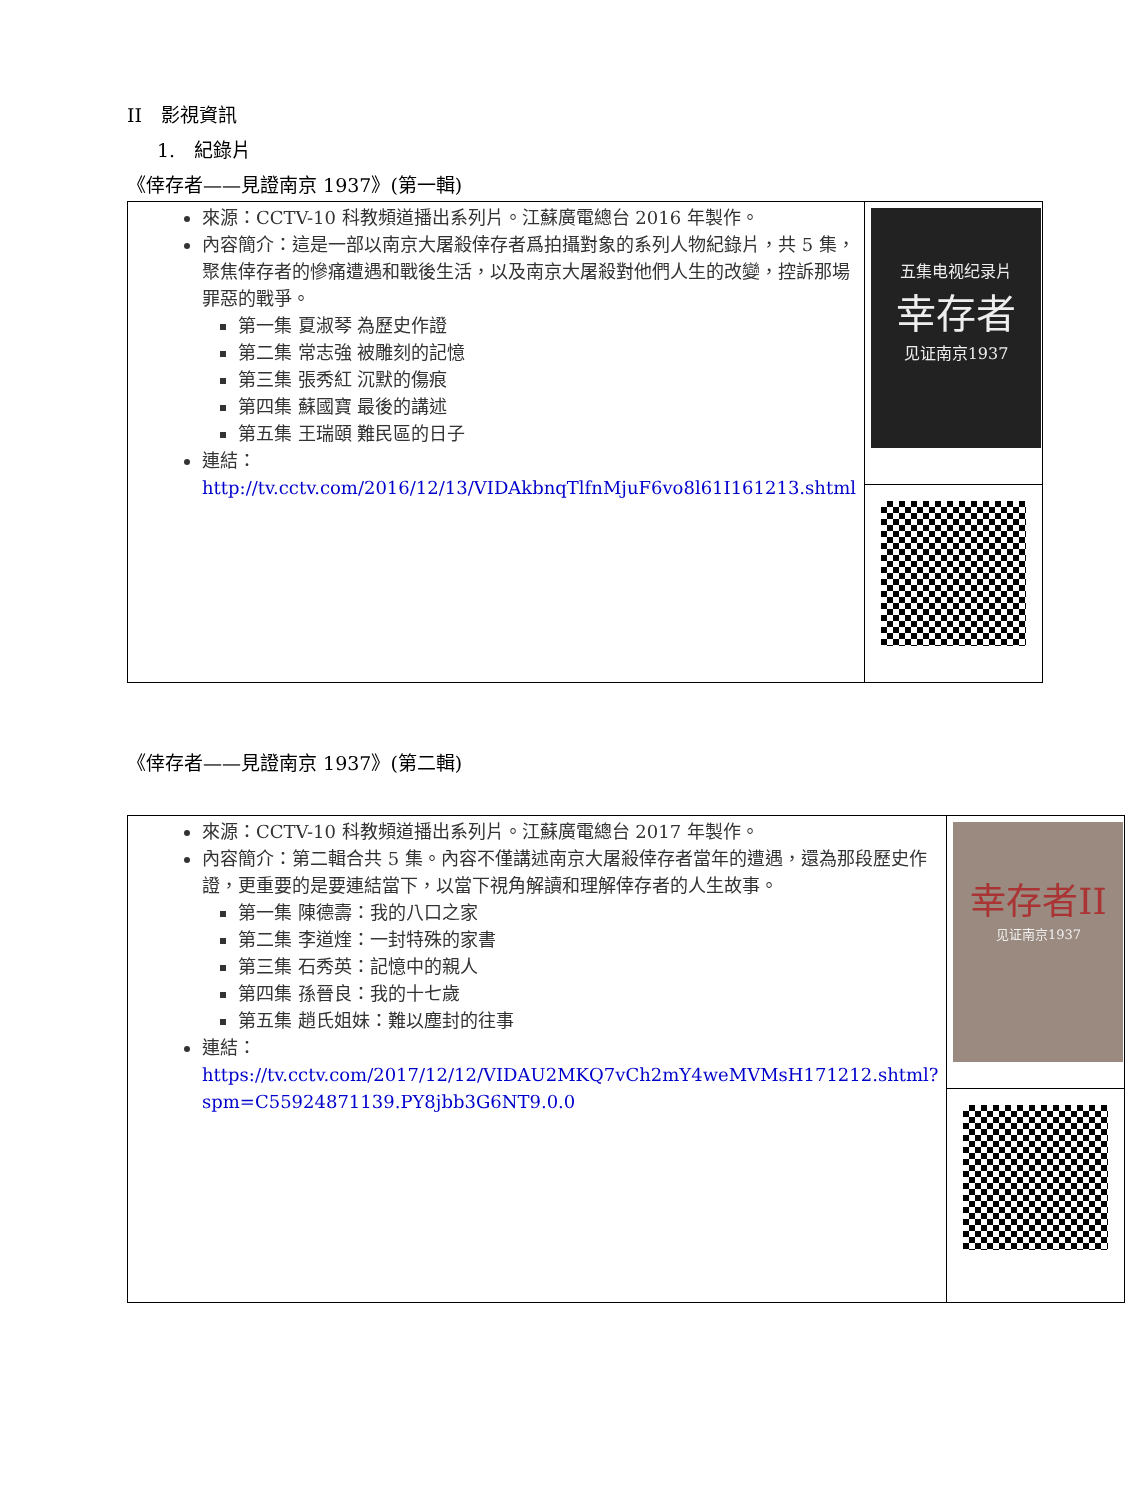II　影視資訊
1.　紀錄片
《倖存者——見證南京 1937》(第一輯)
| 來源：CCTV-10 科教頻道播出系列片。江蘇廣電總台 2016 年製作。 內容簡介：這是一部以南京大屠殺倖存者爲拍攝對象的系列人物紀錄片，共 5 集，聚焦倖存者的慘痛遭遇和戰後生活，以及南京大屠殺對他們人生的改變，控訴那場罪惡的戰爭。 第一集 夏淑琴 為歷史作證 第二集 常志強 被雕刻的記憶 第三集 張秀紅 沉默的傷痕 第四集 蘇國寶 最後的講述 第五集 王瑞頤 難民區的日子 連結： http://tv.cctv.com/2016/12/13/VIDAkbnqTlfnMjuF6vo8l61I161213.shtml | 五集电视纪录片 幸存者 见证南京1937 |
《倖存者——見證南京 1937》(第二輯)
| 來源：CCTV-10 科教頻道播出系列片。江蘇廣電總台 2017 年製作。 內容簡介：第二輯合共 5 集。內容不僅講述南京大屠殺倖存者當年的遭遇，還為那段歷史作證，更重要的是要連結當下，以當下視角解讀和理解倖存者的人生故事。 第一集 陳德壽：我的八口之家 第二集 李道煃：一封特殊的家書 第三集 石秀英：記憶中的親人 第四集 孫晉良：我的十七歲 第五集 趙氏姐妹：難以塵封的往事 連結： https://tv.cctv.com/2017/12/12/VIDAU2MKQ7vCh2mY4weMVMsH171212.shtml?spm=C55924871139.PY8jbb3G6NT9.0.0 | 幸存者II 见证南京1937 |